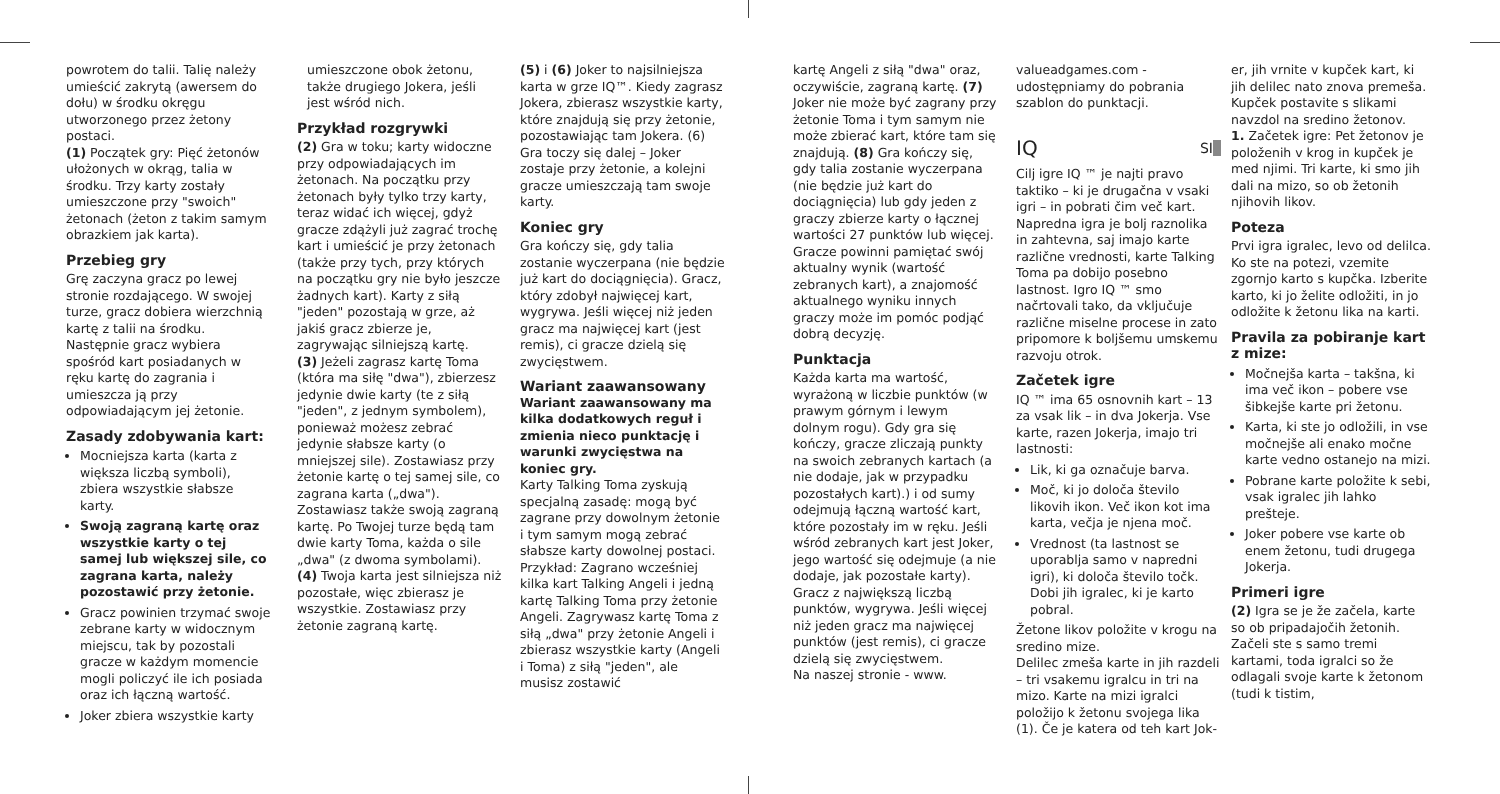powrotem do talii. Talię należy umieścić zakrytą (awersem do dołu) w środku okręgu utworzonego przez żetony postaci.
(1) Początek gry: Pięć żetonów ułożonych w okrąg, talia w środku. Trzy karty zostały umieszczone przy "swoich" żetonach (żeton z takim samym obrazkiem jak karta).
Przebieg gry
Grę zaczyna gracz po lewej stronie rozdającego. W swojej turze, gracz dobiera wierzchnią kartę z talii na środku. Następnie gracz wybiera spośród kart posiadanych w ręku kartę do zagrania i umieszcza ją przy odpowiadającym jej żetonie.
Zasady zdobywania kart:
Mocniejsza karta (karta z większa liczbą symboli), zbiera wszystkie słabsze karty.
Swoją zagraną kartę oraz wszystkie karty o tej samej lub większej sile, co zagrana karta, należy pozostawić przy żetonie.
Gracz powinien trzymać swoje zebrane karty w widocznym miejscu, tak by pozostali gracze w każdym momencie mogli policzyć ile ich posiada oraz ich łączną wartość.
Joker zbiera wszystkie karty
umieszczone obok żetonu, także drugiego Jokera, jeśli jest wśród nich.
Przykład rozgrywki
(2) Gra w toku; karty widoczne przy odpowiadających im żetonach. Na początku przy żetonach były tylko trzy karty, teraz widać ich więcej, gdyż gracze zdążyli już zagrać trochę kart i umieścić je przy żetonach (także przy tych, przy których na początku gry nie było jeszcze żadnych kart). Karty z siłą "jeden" pozostają w grze, aż jakiś gracz zbierze je, zagrywając silniejszą kartę.
(3) Jeżeli zagrasz kartę Toma (która ma siłę "dwa"), zbierzesz jedynie dwie karty (te z siłą "jeden", z jednym symbolem), ponieważ możesz zebrać jedynie słabsze karty (o mniejszej sile). Zostawiasz przy żetonie kartę o tej samej sile, co zagrana karta („dwa"). Zostawiasz także swoją zagraną kartę. Po Twojej turze będą tam dwie karty Toma, każda o sile „dwa" (z dwoma symbolami).
(4) Twoja karta jest silniejsza niż pozostałe, więc zbierasz je wszystkie. Zostawiasz przy żetonie zagraną kartę.
(5) i (6) Joker to najsilniejsza karta w grze IQ™. Kiedy zagrasz Jokera, zbierasz wszystkie karty, które znajdują się przy żetonie, pozostawiając tam Jokera. (6) Gra toczy się dalej – Joker zostaje przy żetonie, a kolejni gracze umieszczają tam swoje karty.
Koniec gry
Gra kończy się, gdy talia zostanie wyczerpana (nie będzie już kart do dociągnięcia). Gracz, który zdobył najwięcej kart, wygrywa. Jeśli więcej niż jeden gracz ma najwięcej kart (jest remis), ci gracze dzielą się zwycięstwem.
Wariant zaawansowany
Wariant zaawansowany ma kilka dodatkowych reguł i zmienia nieco punktację i warunki zwycięstwa na koniec gry.
Karty Talking Toma zyskują specjalną zasadę: mogą być zagrane przy dowolnym żetonie i tym samym mogą zebrać słabsze karty dowolnej postaci. Przykład: Zagrano wcześniej kilka kart Talking Angeli i jedną kartę Talking Toma przy żetonie Angeli. Zagrywasz kartę Toma z siłą „dwa" przy żetonie Angeli i zbierasz wszystkie karty (Angeli i Toma) z siłą "jeden", ale musisz zostawić
kartę Angeli z siłą "dwa" oraz, oczywiście, zagraną kartę. (7) Joker nie może być zagrany przy żetonie Toma i tym samym nie może zbierać kart, które tam się znajdują. (8) Gra kończy się, gdy talia zostanie wyczerpana (nie będzie już kart do dociągnięcia) lub gdy jeden z graczy zbierze karty o łącznej wartości 27 punktów lub więcej.
Gracze powinni pamiętać swój aktualny wynik (wartość zebranych kart), a znajomość aktualnego wyniku innych graczy może im pomóc podjąć dobrą decyzję.
Punktacja
Każda karta ma wartość, wyrażoną w liczbie punktów (w prawym górnym i lewym dolnym rogu). Gdy gra się kończy, gracze zliczają punkty na swoich zebranych kartach (a nie dodaje, jak w przypadku pozostałych kart).) i od sumy odejmują łączną wartość kart, które pozostały im w ręku. Jeśli wśród zebranych kart jest Joker, jego wartość się odejmuje (a nie dodaje, jak pozostałe karty).
Gracz z największą liczbą punktów, wygrywa. Jeśli więcej niż jeden gracz ma najwięcej punktów (jest remis), ci gracze dzielą się zwycięstwem.
Na naszej stronie - www.
valueadgames.com - udostępniamy do pobrania szablon do punktacji.
IQ SI
Cilj igre IQ ™ je najti pravo taktiko – ki je drugačna v vsaki igri – in pobrati čim več kart. Napredna igra je bolj raznolika in zahtevna, saj imajo karte različne vrednosti, karte Talking Toma pa dobijo posebno lastnost. Igro IQ ™ smo načrtovali tako, da vključuje različne miselne procese in zato pripomore k boljšemu umskemu razvoju otrok.
Začetek igre
IQ ™ ima 65 osnovnih kart – 13 za vsak lik – in dva Jokerja. Vse karte, razen Jokerja, imajo tri lastnosti:
Lik, ki ga označuje barva.
Moč, ki jo določa število likovih ikon. Več ikon kot ima karta, večja je njena moč.
Vrednost (ta lastnost se uporablja samo v napredni igri), ki določa število točk. Dobi jih igralec, ki je karto pobral.
Žetone likov položite v krogu na sredino mize.
Delilec zmeša karte in jih razdeli – tri vsakemu igralcu in tri na mizo. Karte na mizi igralci položijo k žetonu svojega lika (1). Če je katera od teh kart Jok-
er, jih vrnite v kupček kart, ki jih delilec nato znova premeša. Kupček postavite s slikami navzdol na sredino žetonov.
1. Začetek igre: Pet žetonov je položenih v krog in kupček je med njimi. Tri karte, ki smo jih dali na mizo, so ob žetonih njihovih likov.
Poteza
Prvi igra igralec, levo od delilca. Ko ste na potezi, vzemite zgornjo karto s kupčka. Izberite karto, ki jo želite odložiti, in jo odložite k žetonu lika na karti.
Pravila za pobiranje kart z mize:
Močnejša karta – takšna, ki ima več ikon – pobere vse šibkejše karte pri žetonu.
Karta, ki ste jo odložili, in vse močnejše ali enako močne karte vedno ostanejo na mizi.
Pobrane karte položite k sebi, vsak igralec jih lahko prešteje.
Joker pobere vse karte ob enem žetonu, tudi drugega Jokerja.
Primeri igre
(2) Igra se je že začela, karte so ob pripadajočih žetonih. Začeli ste s samo tremi kartami, toda igralci so že odlagali svoje karte k žetonom (tudi k tistim,